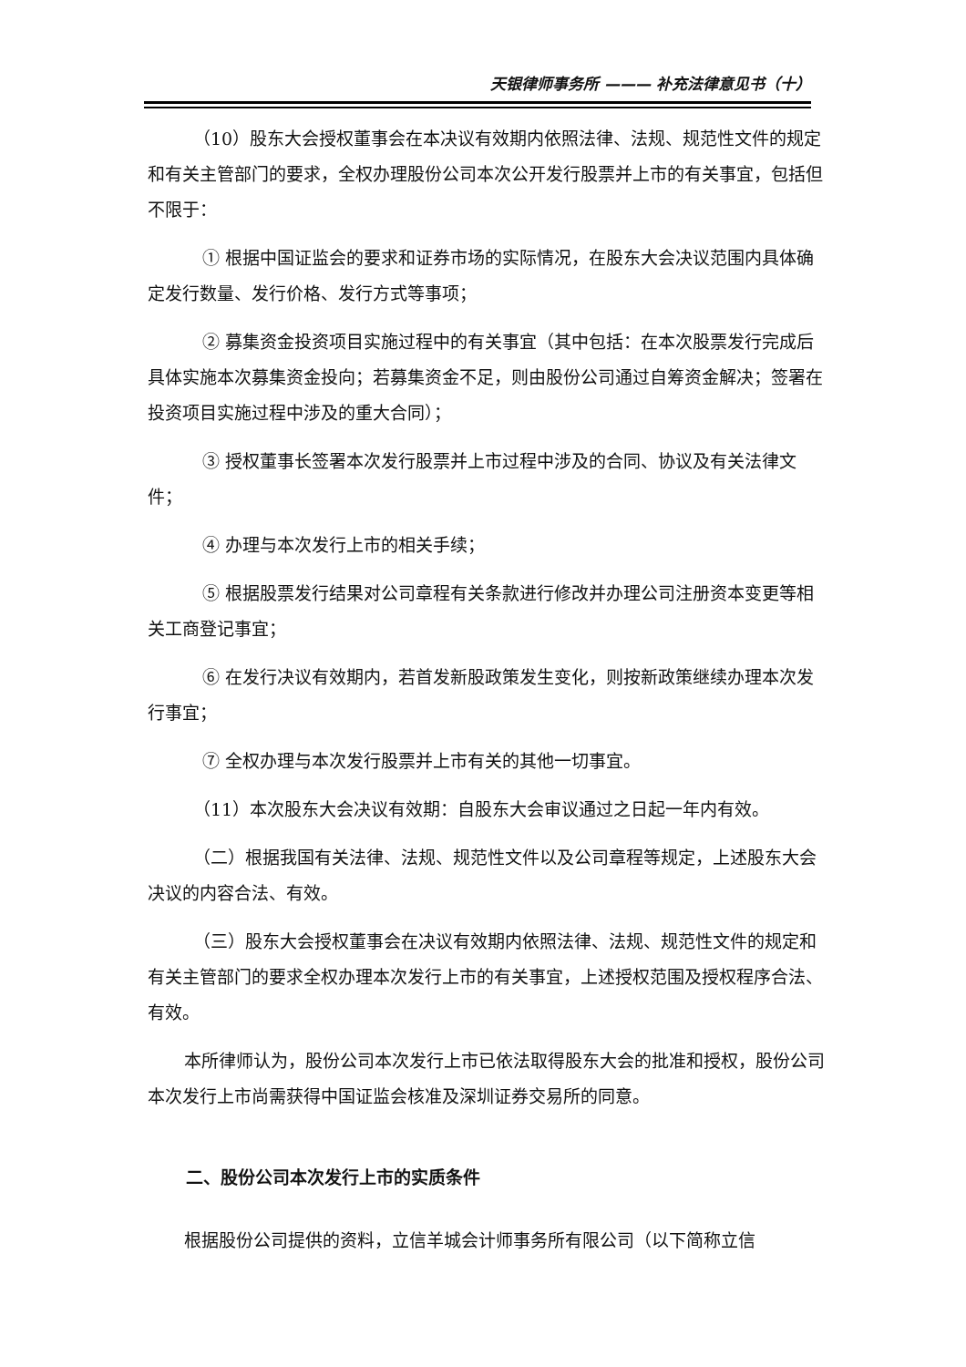天银律师事务所 ——— 补充法律意见书（十）
（10）股东大会授权董事会在本决议有效期内依照法律、法规、规范性文件的规定和有关主管部门的要求，全权办理股份公司本次公开发行股票并上市的有关事宜，包括但不限于：
① 根据中国证监会的要求和证券市场的实际情况，在股东大会决议范围内具体确定发行数量、发行价格、发行方式等事项；
② 募集资金投资项目实施过程中的有关事宜（其中包括：在本次股票发行完成后具体实施本次募集资金投向；若募集资金不足，则由股份公司通过自筹资金解决；签署在投资项目实施过程中涉及的重大合同）；
③ 授权董事长签署本次发行股票并上市过程中涉及的合同、协议及有关法律文件；
④ 办理与本次发行上市的相关手续；
⑤ 根据股票发行结果对公司章程有关条款进行修改并办理公司注册资本变更等相关工商登记事宜；
⑥ 在发行决议有效期内，若首发新股政策发生变化，则按新政策继续办理本次发行事宜；
⑦ 全权办理与本次发行股票并上市有关的其他一切事宜。
（11）本次股东大会决议有效期：自股东大会审议通过之日起一年内有效。
（二）根据我国有关法律、法规、规范性文件以及公司章程等规定，上述股东大会决议的内容合法、有效。
（三）股东大会授权董事会在决议有效期内依照法律、法规、规范性文件的规定和有关主管部门的要求全权办理本次发行上市的有关事宜，上述授权范围及授权程序合法、有效。
本所律师认为，股份公司本次发行上市已依法取得股东大会的批准和授权，股份公司本次发行上市尚需获得中国证监会核准及深圳证券交易所的同意。
二、股份公司本次发行上市的实质条件
根据股份公司提供的资料，立信羊城会计师事务所有限公司（以下简称立信